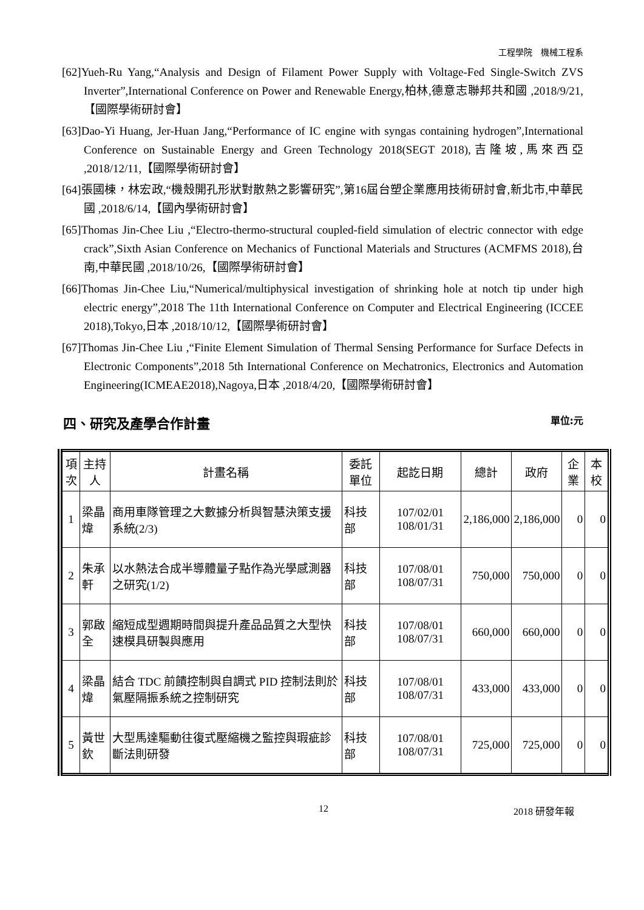工程學院　機械工程系
[62]Yueh-Ru Yang,“Analysis and Design of Filament Power Supply with Voltage-Fed Single-Switch ZVS Inverter”,International Conference on Power and Renewable Energy,柏林,德意志聯邦共和國 ,2018/9/21,【國際學術研討會】
[63]Dao-Yi Huang, Jer-Huan Jang,“Performance of IC engine with syngas containing hydrogen”,International Conference on Sustainable Energy and Green Technology 2018(SEGT 2018),吉隆坡,馬來西亞 ,2018/12/11,【國際學術研討會】
[64]張國棟，林宏政,“機殼開孔形狀對散熱之影響研究”,第16屆台塑企業應用技術研討會,新北市,中華民國 ,2018/6/14,【國內學術研討會】
[65]Thomas Jin-Chee Liu ,“Electro-thermo-structural coupled-field simulation of electric connector with edge crack”,Sixth Asian Conference on Mechanics of Functional Materials and Structures (ACMFMS 2018),台南,中華民國 ,2018/10/26,【國際學術研討會】
[66]Thomas Jin-Chee Liu,“Numerical/multiphysical investigation of shrinking hole at notch tip under high electric energy”,2018 The 11th International Conference on Computer and Electrical Engineering (ICCEE 2018),Tokyo,日本 ,2018/10/12,【國際學術研討會】
[67]Thomas Jin-Chee Liu ,“Finite Element Simulation of Thermal Sensing Performance for Surface Defects in Electronic Components”,2018 5th International Conference on Mechatronics, Electronics and Automation Engineering(ICMEAE2018),Nagoya,日本 ,2018/4/20,【國際學術研討會】
四、研究及產學合作計畫 單位:元
| 項次 | 主持人 | 計畫名稱 | 委託單位 | 起訖日期 | 總計 | 政府 | 企業 | 本校 |
| --- | --- | --- | --- | --- | --- | --- | --- | --- |
| 1 | 梁晶煒 | 商用車隊管理之大數據分析與智慧決策支援系統(2/3) | 科技部 | 107/02/01 108/01/31 | 2,186,000 | 2,186,000 | 0 | 0 |
| 2 | 朱承軒 | 以水熱法合成半導體量子點作為光學感測器之研究(1/2) | 科技部 | 107/08/01 108/07/31 | 750,000 | 750,000 | 0 | 0 |
| 3 | 郭啟全 | 縮短成型週期時間與提升產品品質之大型快速模具研製與應用 | 科技部 | 107/08/01 108/07/31 | 660,000 | 660,000 | 0 | 0 |
| 4 | 梁晶煒 | 結合 TDC 前饋控制與自調式 PID 控制法則於氣壓隔振系統之控制研究 | 科技部 | 107/08/01 108/07/31 | 433,000 | 433,000 | 0 | 0 |
| 5 | 黃世欽 | 大型馬達驅動往復式壓縮機之監控與瑕疵診斷法則研發 | 科技部 | 107/08/01 108/07/31 | 725,000 | 725,000 | 0 | 0 |
12 2018 研發年報